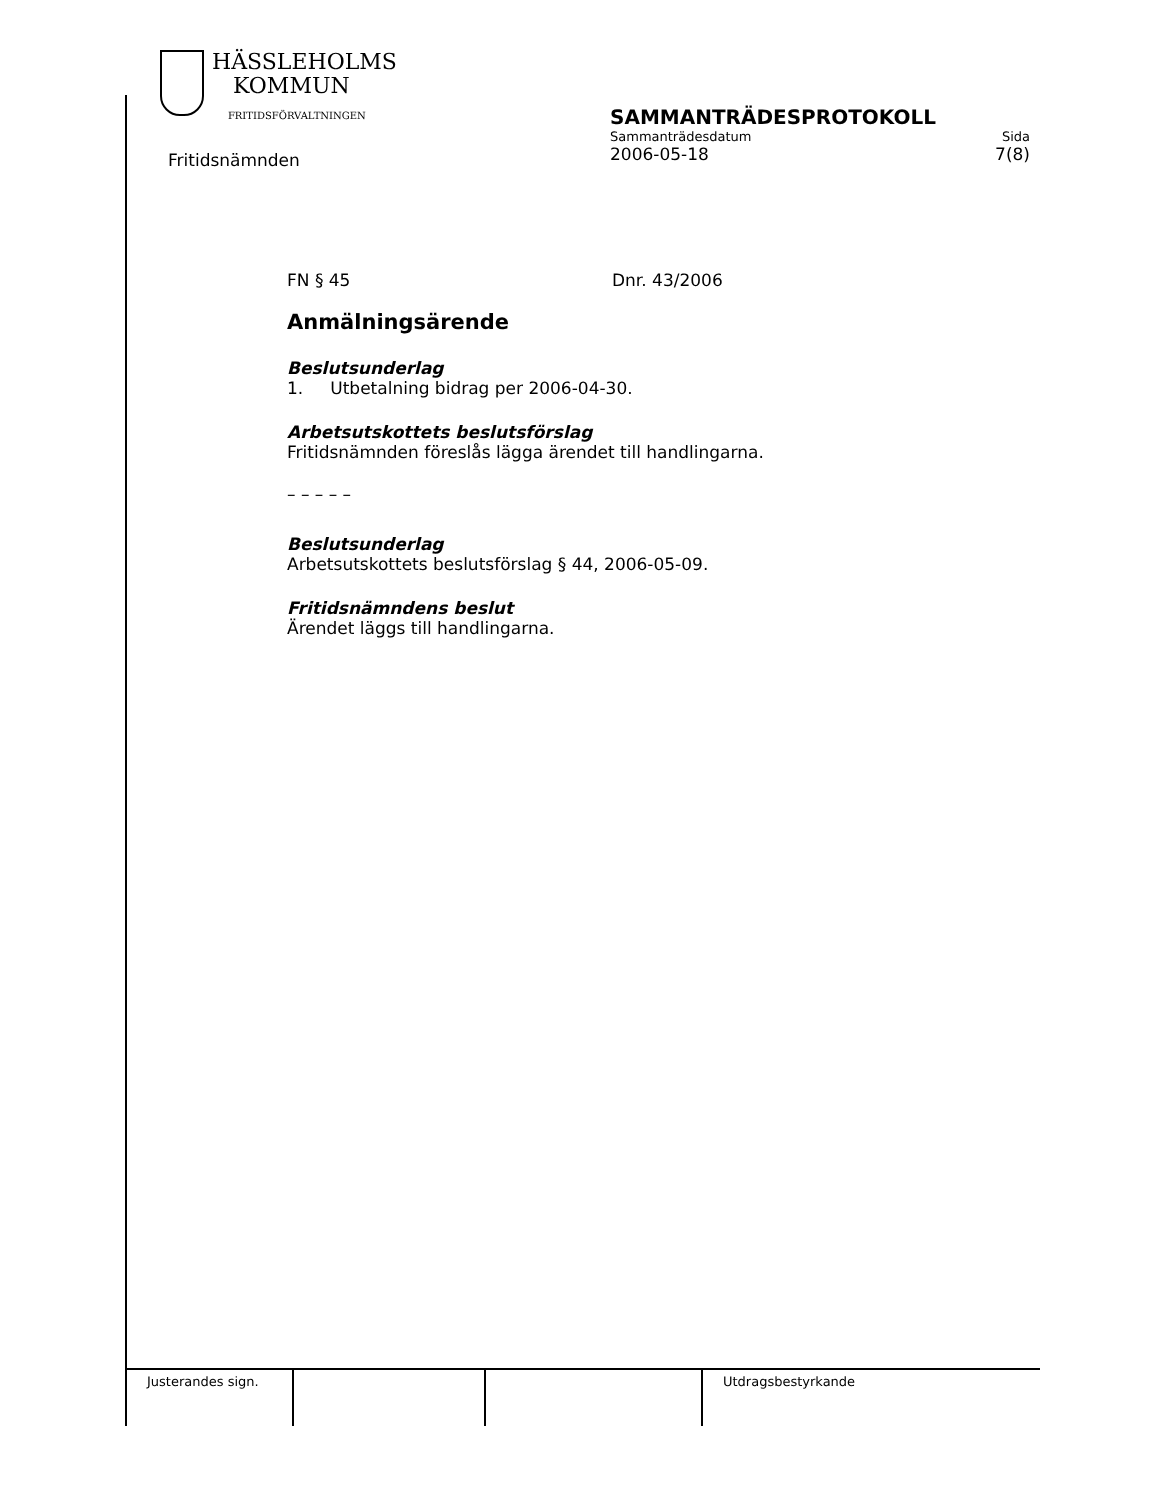HÄSSLEHOLMS
KOMMUN
FRITIDSFÖRVALTNINGEN
Fritidsnämnden
SAMMANTRÄDESPROTOKOLL
Sammanträdesdatum Sida
2006-05-18 7(8)
FN § 45 Dnr. 43/2006
Anmälningsärende
Beslutsunderlag
1. Utbetalning bidrag per 2006-04-30.
Arbetsutskottets beslutsförslag
Fritidsnämnden föreslås lägga ärendet till handlingarna.
– – – – –
Beslutsunderlag
Arbetsutskottets beslutsförslag § 44, 2006-05-09.
Fritidsnämndens beslut
Ärendet läggs till handlingarna.
| Justerandes sign. | | | Utdragsbestyrkande |